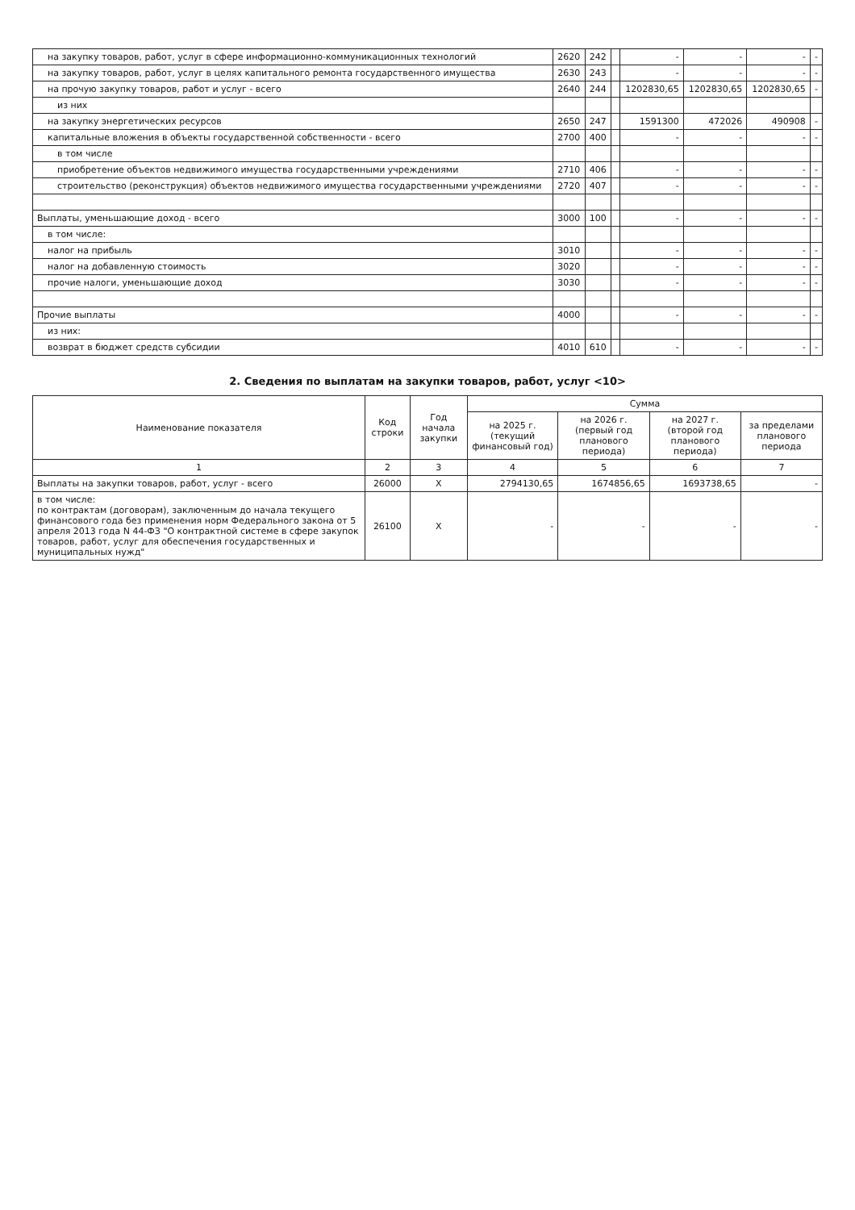| на закупку товаров, работ, услуг в сфере информационно-коммуникационных технологий | 2620 | 242 | | - | - | - | - |
| на закупку товаров, работ, услуг в целях капитального ремонта государственного имущества | 2630 | 243 | | - | - | - | - |
| на прочую закупку товаров, работ и услуг - всего | 2640 | 244 | | 1202830,65 | 1202830,65 | 1202830,65 | - |
| из них | | | | | | | |
| на закупку энергетических ресурсов | 2650 | 247 | | 1591300 | 472026 | 490908 | - |
| капитальные вложения в объекты государственной собственности - всего | 2700 | 400 | | - | - | - | - |
| в том числе | | | | | | | |
| приобретение объектов недвижимого имущества государственными учреждениями | 2710 | 406 | | - | - | - | - |
| строительство (реконструкция) объектов недвижимого имущества государственными учреждениями | 2720 | 407 | | - | - | - | - |
| Выплаты, уменьшающие доход - всего | 3000 | 100 | | - | - | - | - |
| в том числе: | | | | | | | |
| налог на прибыль | 3010 | | | - | - | - | - |
| налог на добавленную стоимость | 3020 | | | - | - | - | - |
| прочие налоги, уменьшающие доход | 3030 | | | - | - | - | - |
| Прочие выплаты | 4000 | | | - | - | - | - |
| из них: | | | | | | | |
| возврат в бюджет средств субсидии | 4010 | 610 | | - | - | - | - |
2. Сведения по выплатам на закупки товаров, работ, услуг <10>
| Наименование показателя | Код строки | Год начала закупки | Сумма | | | |
| --- | --- | --- | --- | --- | --- | --- |
| | | | на 2025 г. (текущий финансовый год) | на 2026 г. (первый год планового периода) | на 2027 г. (второй год планового периода) | за пределами планового периода |
| 1 | 2 | 3 | 4 | 5 | 6 | 7 |
| Выплаты на закупки товаров, работ, услуг - всего | 26000 | X | 2794130,65 | 1674856,65 | 1693738,65 | - |
| в том числе: по контрактам (договорам), заключенным до начала текущего финансового года без применения норм Федерального закона от 5 апреля 2013 года N 44-ФЗ "О контрактной системе в сфере закупок товаров, работ, услуг для обеспечения государственных и муниципальных нужд" | 26100 | X | - | - | - | - |